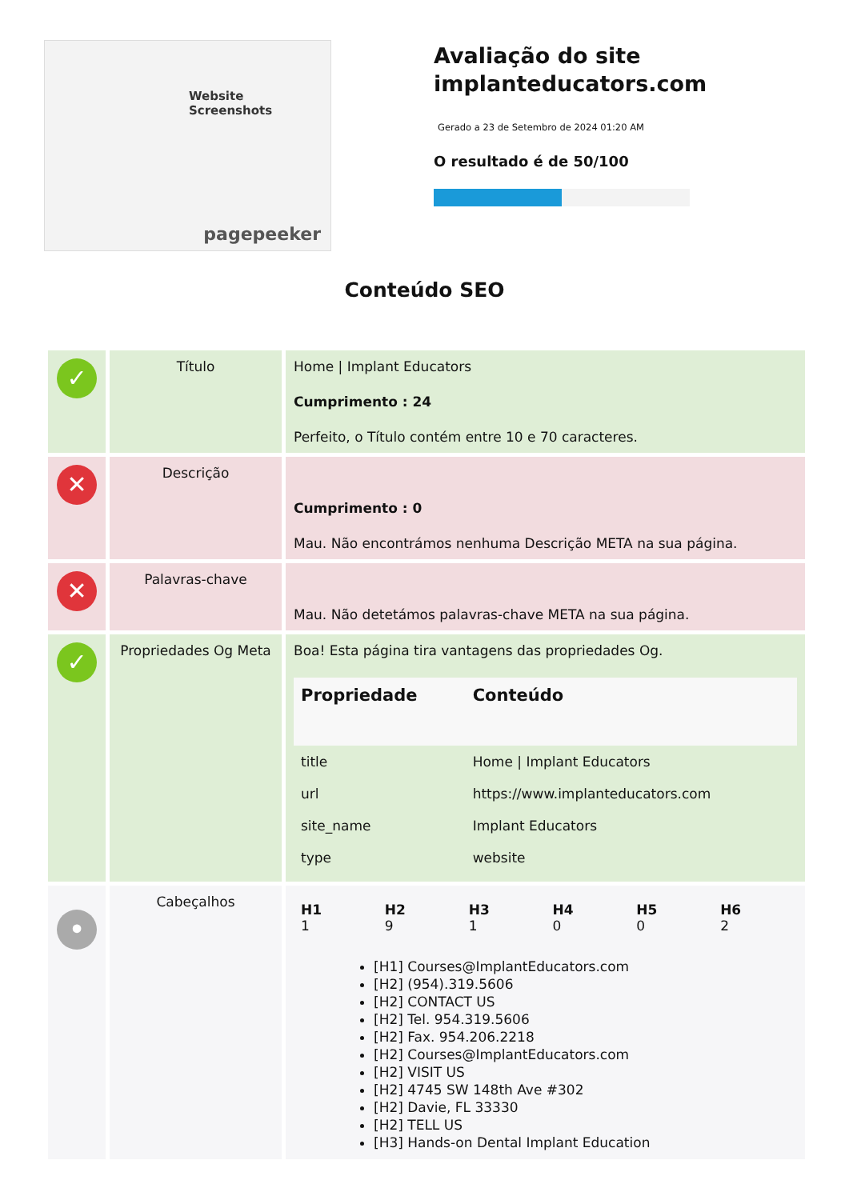Website Screenshots
pagepeeker
Avaliação do site implanteducators.com
Gerado a 23 de Setembro de 2024 01:20 AM
O resultado é de 50/100
Conteúdo SEO
| ✓ | Título | Home / Implant Educators Cumprimento : 24 Perfeito, o Título contém entre 10 e 70 caracteres. |
| ✕ | Descrição | Cumprimento : 0 Mau. Não encontrámos nenhuma Descrição META na sua página. |
| ✕ | Palavras-chave | Mau. Não detetámos palavras-chave META na sua página. |
| ✓ | Propriedades Og Meta | Boa! Esta página tira vantagens das propriedades Og. / Propriedade / Conteúdo / / --- / --- / / title / Home / Implant Educators / / url / https://www.implanteducators.com / / site_name / Implant Educators / / type / website / |
| • | Cabeçalhos | / H1 1 / H2 9 / H3 1 / H4 0 / H5 0 / H6 2 / [H1] Courses@ImplantEducators.com [H2] (954).319.5606 [H2] CONTACT US [H2] Tel. 954.319.5606 [H2] Fax. 954.206.2218 [H2] Courses@ImplantEducators.com [H2] VISIT US [H2] 4745 SW 148th Ave #302 [H2] Davie, FL 33330 [H2] TELL US [H3] Hands-on Dental Implant Education |